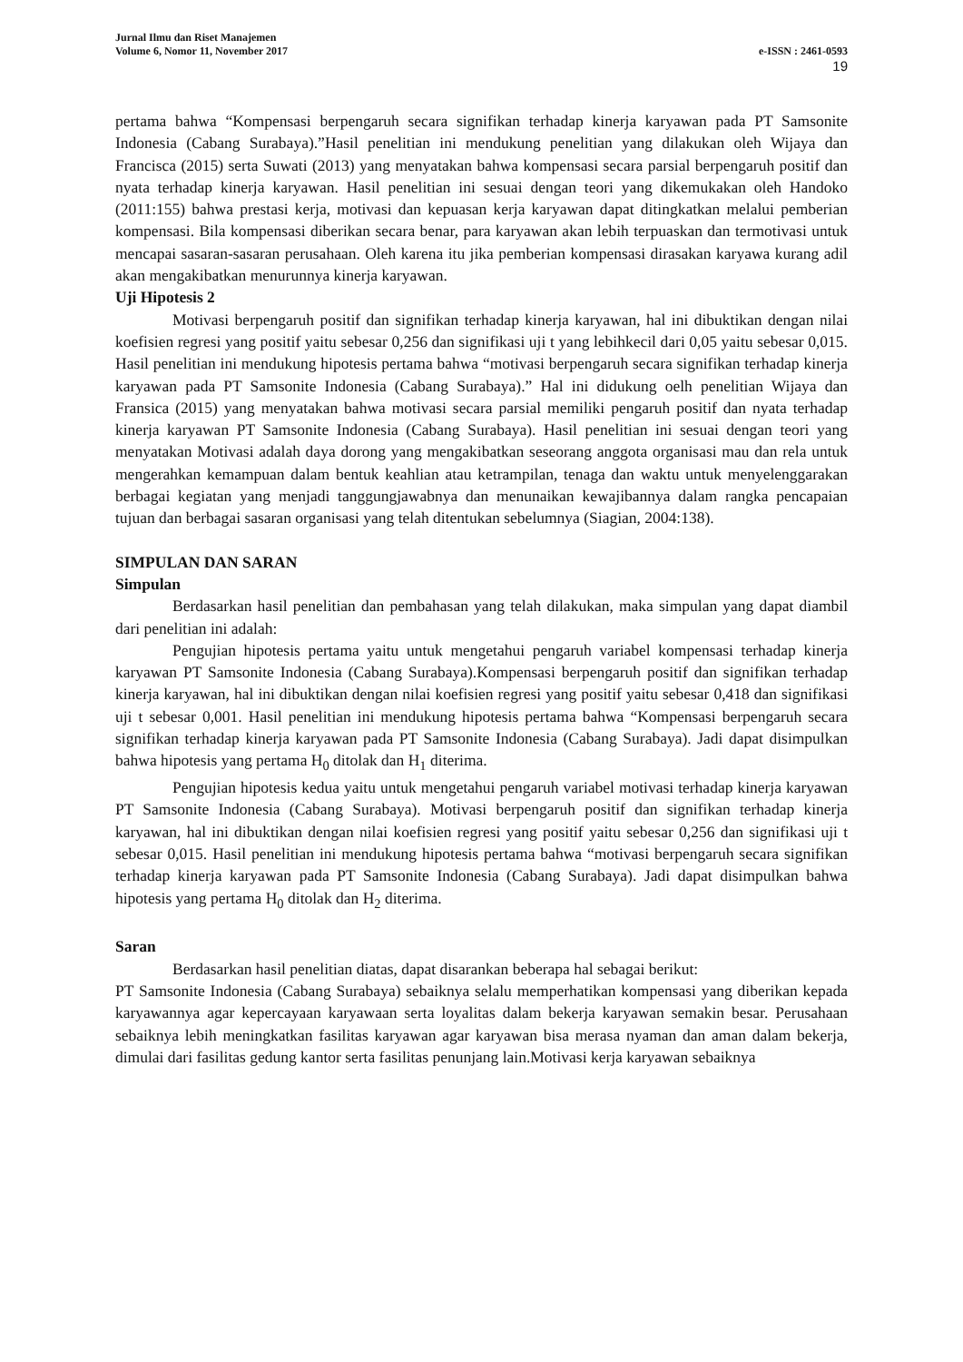Jurnal Ilmu dan Riset Manajemen
Volume 6, Nomor 11, November 2017 e-ISSN : 2461-0593
19
pertama bahwa “Kompensasi berpengaruh secara signifikan terhadap kinerja karyawan pada PT Samsonite Indonesia (Cabang Surabaya).”Hasil penelitian ini mendukung penelitian yang dilakukan oleh Wijaya dan Francisca (2015) serta Suwati (2013) yang menyatakan bahwa kompensasi secara parsial berpengaruh positif dan nyata terhadap kinerja karyawan. Hasil penelitian ini sesuai dengan teori yang dikemukakan oleh Handoko (2011:155) bahwa prestasi kerja, motivasi dan kepuasan kerja karyawan dapat ditingkatkan melalui pemberian kompensasi. Bila kompensasi diberikan secara benar, para karyawan akan lebih terpuaskan dan termotivasi untuk mencapai sasaran-sasaran perusahaan. Oleh karena itu jika pemberian kompensasi dirasakan karyawa kurang adil akan mengakibatkan menurunnya kinerja karyawan.
Uji Hipotesis 2
Motivasi berpengaruh positif dan signifikan terhadap kinerja karyawan, hal ini dibuktikan dengan nilai koefisien regresi yang positif yaitu sebesar 0,256 dan signifikasi uji t yang lebihkecil dari 0,05 yaitu sebesar 0,015. Hasil penelitian ini mendukung hipotesis pertama bahwa “motivasi berpengaruh secara signifikan terhadap kinerja karyawan pada PT Samsonite Indonesia (Cabang Surabaya).” Hal ini didukung oelh penelitian Wijaya dan Fransica (2015) yang menyatakan bahwa motivasi secara parsial memiliki pengaruh positif dan nyata terhadap kinerja karyawan PT Samsonite Indonesia (Cabang Surabaya). Hasil penelitian ini sesuai dengan teori yang menyatakan Motivasi adalah daya dorong yang mengakibatkan seseorang anggota organisasi mau dan rela untuk mengerahkan kemampuan dalam bentuk keahlian atau ketrampilan, tenaga dan waktu untuk menyelenggarakan berbagai kegiatan yang menjadi tanggungjawabnya dan menunaikan kewajibannya dalam rangka pencapaian tujuan dan berbagai sasaran organisasi yang telah ditentukan sebelumnya (Siagian, 2004:138).
SIMPULAN DAN SARAN
Simpulan
Berdasarkan hasil penelitian dan pembahasan yang telah dilakukan, maka simpulan yang dapat diambil dari penelitian ini adalah:
Pengujian hipotesis pertama yaitu untuk mengetahui pengaruh variabel kompensasi terhadap kinerja karyawan PT Samsonite Indonesia (Cabang Surabaya).Kompensasi berpengaruh positif dan signifikan terhadap kinerja karyawan, hal ini dibuktikan dengan nilai koefisien regresi yang positif yaitu sebesar 0,418 dan signifikasi uji t sebesar 0,001. Hasil penelitian ini mendukung hipotesis pertama bahwa “Kompensasi berpengaruh secara signifikan terhadap kinerja karyawan pada PT Samsonite Indonesia (Cabang Surabaya). Jadi dapat disimpulkan bahwa hipotesis yang pertama H<sub>0</sub> ditolak dan H<sub>1</sub> diterima.
Pengujian hipotesis kedua yaitu untuk mengetahui pengaruh variabel motivasi terhadap kinerja karyawan PT Samsonite Indonesia (Cabang Surabaya). Motivasi berpengaruh positif dan signifikan terhadap kinerja karyawan, hal ini dibuktikan dengan nilai koefisien regresi yang positif yaitu sebesar 0,256 dan signifikasi uji t sebesar 0,015. Hasil penelitian ini mendukung hipotesis pertama bahwa “motivasi berpengaruh secara signifikan terhadap kinerja karyawan pada PT Samsonite Indonesia (Cabang Surabaya). Jadi dapat disimpulkan bahwa hipotesis yang pertama H<sub>0</sub> ditolak dan H<sub>2</sub> diterima.
Saran
Berdasarkan hasil penelitian diatas, dapat disarankan beberapa hal sebagai berikut:
PT Samsonite Indonesia (Cabang Surabaya) sebaiknya selalu memperhatikan kompensasi yang diberikan kepada karyawannya agar kepercayaan karyawaan serta loyalitas dalam bekerja karyawan semakin besar. Perusahaan sebaiknya lebih meningkatkan fasilitas karyawan agar karyawan bisa merasa nyaman dan aman dalam bekerja, dimulai dari fasilitas gedung kantor serta fasilitas penunjang lain.Motivasi kerja karyawan sebaiknya